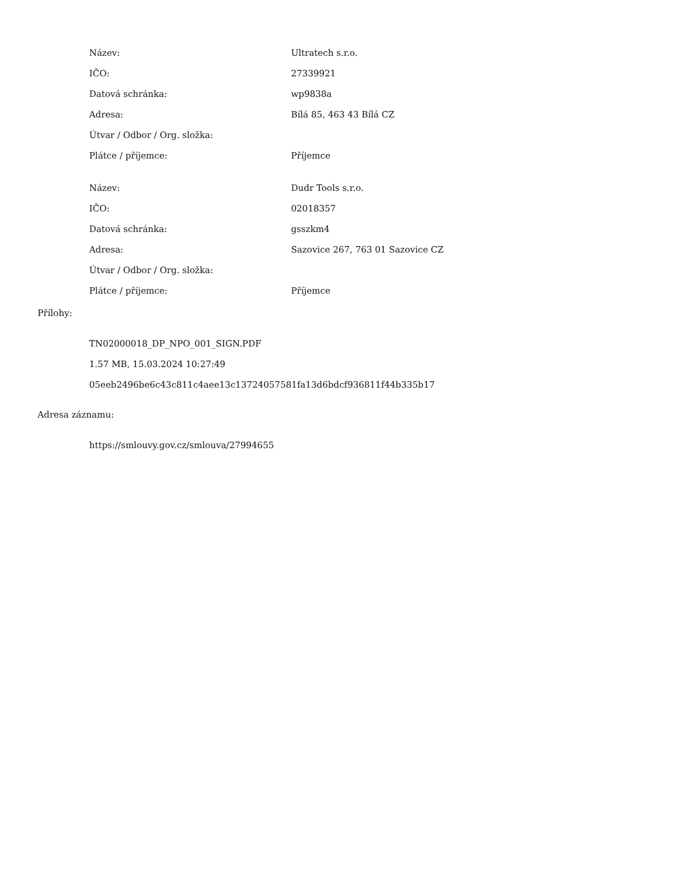| Název: | Ultratech s.r.o. |
| IČO: | 27339921 |
| Datová schránka: | wp9838a |
| Adresa: | Bílá 85, 463 43 Bílá CZ |
| Útvar / Odbor / Org. složka: | |
| Plátce / příjemce: | Příjemce |
| Název: | Dudr Tools s.r.o. |
| IČO: | 02018357 |
| Datová schránka: | gsszkm4 |
| Adresa: | Sazovice 267, 763 01 Sazovice CZ |
| Útvar / Odbor / Org. složka: | |
| Plátce / příjemce: | Příjemce |
Přílohy:
TN02000018_DP_NPO_001_SIGN.PDF
1.57 MB, 15.03.2024 10:27:49
05eeb2496be6c43c811c4aee13c13724057581fa13d6bdcf936811f44b335b17
Adresa záznamu:
https://smlouvy.gov.cz/smlouva/27994655